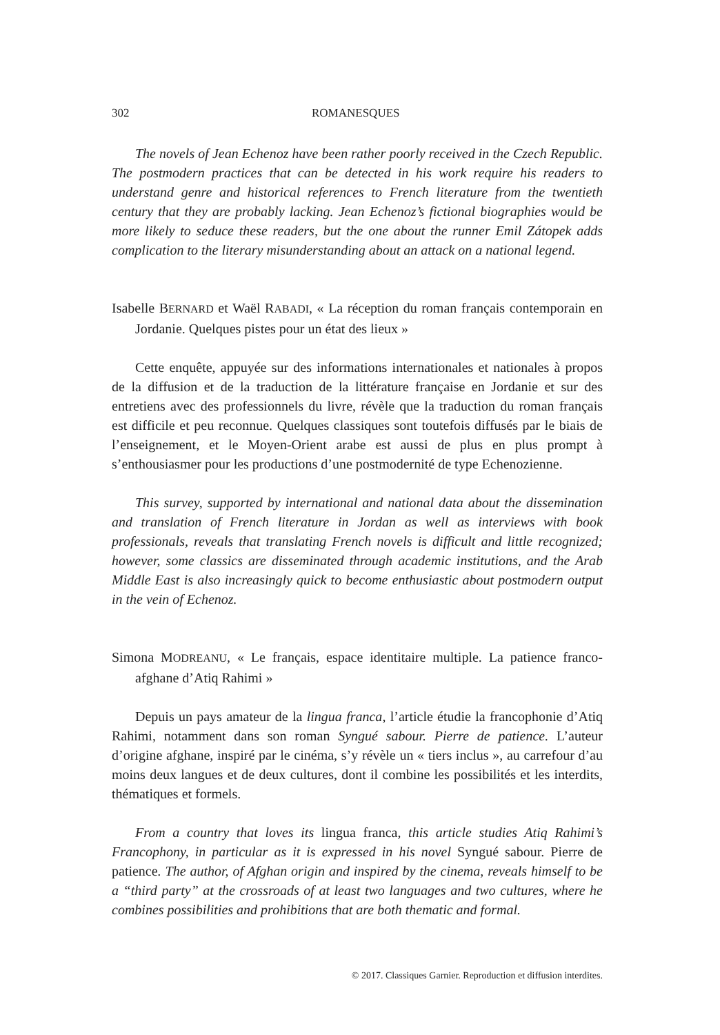302 ROMANESQUES
The novels of Jean Echenoz have been rather poorly received in the Czech Republic. The postmodern practices that can be detected in his work require his readers to understand genre and historical references to French literature from the twentieth century that they are probably lacking. Jean Echenoz’s fictional biographies would be more likely to seduce these readers, but the one about the runner Emil Zátopek adds complication to the literary misunderstanding about an attack on a national legend.
Isabelle BERNARD et Waël RABADI, « La réception du roman français contemporain en Jordanie. Quelques pistes pour un état des lieux »
Cette enquête, appuyée sur des informations internationales et nationales à propos de la diffusion et de la traduction de la littérature française en Jordanie et sur des entretiens avec des professionnels du livre, révèle que la traduction du roman français est difficile et peu reconnue. Quelques classiques sont toutefois diffusés par le biais de l’enseignement, et le Moyen-Orient arabe est aussi de plus en plus prompt à s’enthousiasmer pour les productions d’une postmodernité de type Echenozienne.
This survey, supported by international and national data about the dissemination and translation of French literature in Jordan as well as interviews with book professionals, reveals that translating French novels is difficult and little recognized; however, some classics are disseminated through academic institutions, and the Arab Middle East is also increasingly quick to become enthusiastic about postmodern output in the vein of Echenoz.
Simona MODREANU, « Le français, espace identitaire multiple. La patience franco-afghane d’Atiq Rahimi »
Depuis un pays amateur de la lingua franca, l’article étudie la francophonie d’Atiq Rahimi, notamment dans son roman Syngué sabour. Pierre de patience. L’auteur d’origine afghane, inspiré par le cinéma, s’y révèle un « tiers inclus », au carrefour d’au moins deux langues et de deux cultures, dont il combine les possibilités et les interdits, thématiques et formels.
From a country that loves its lingua franca, this article studies Atiq Rahimi’s Francophony, in particular as it is expressed in his novel Syngué sabour. Pierre de patience. The author, of Afghan origin and inspired by the cinema, reveals himself to be a “third party” at the crossroads of at least two languages and two cultures, where he combines possibilities and prohibitions that are both thematic and formal.
© 2017. Classiques Garnier. Reproduction et diffusion interdites.